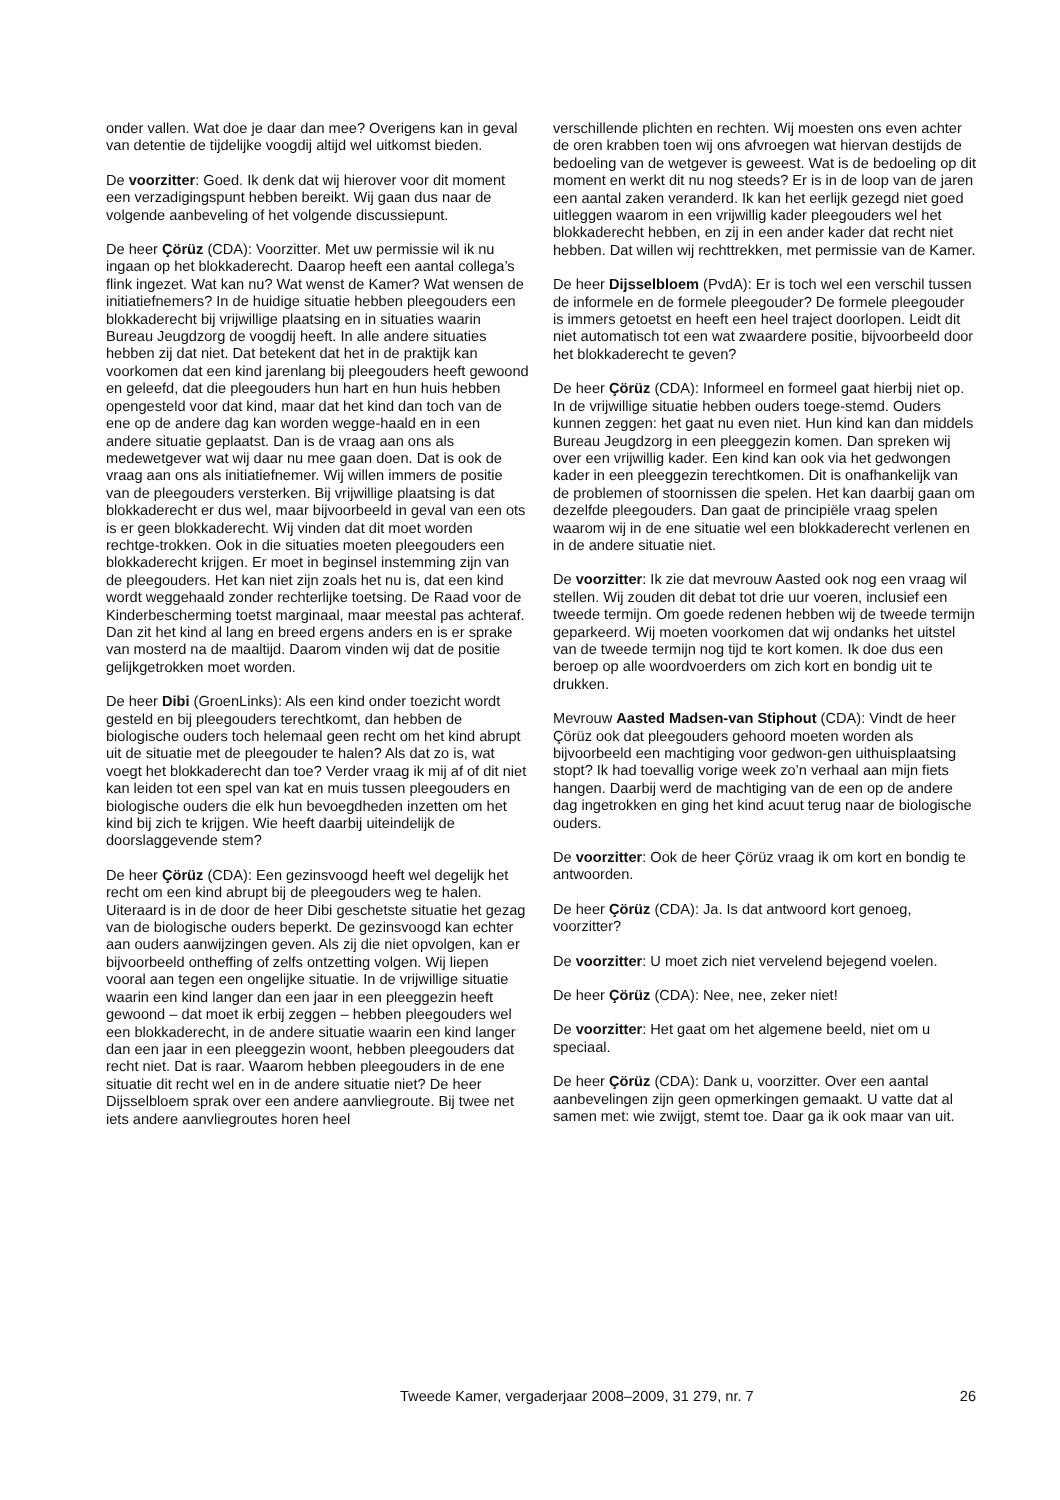onder vallen. Wat doe je daar dan mee? Overigens kan in geval van detentie de tijdelijke voogdij altijd wel uitkomst bieden.
De voorzitter: Goed. Ik denk dat wij hierover voor dit moment een verzadigingspunt hebben bereikt. Wij gaan dus naar de volgende aanbeveling of het volgende discussiepunt.
De heer Çörüz (CDA): Voorzitter. Met uw permissie wil ik nu ingaan op het blokkaderecht. Daarop heeft een aantal collega’s flink ingezet. Wat kan nu? Wat wenst de Kamer? Wat wensen de initiatiefnemers? In de huidige situatie hebben pleegouders een blokkaderecht bij vrijwillige plaatsing en in situaties waarin Bureau Jeugdzorg de voogdij heeft. In alle andere situaties hebben zij dat niet. Dat betekent dat het in de praktijk kan voorkomen dat een kind jarenlang bij pleegouders heeft gewoond en geleefd, dat die pleegouders hun hart en hun huis hebben opengesteld voor dat kind, maar dat het kind dan toch van de ene op de andere dag kan worden wegge-haald en in een andere situatie geplaatst. Dan is de vraag aan ons als medewetgever wat wij daar nu mee gaan doen. Dat is ook de vraag aan ons als initiatiefnemer. Wij willen immers de positie van de pleegouders versterken. Bij vrijwillige plaatsing is dat blokkaderecht er dus wel, maar bijvoorbeeld in geval van een ots is er geen blokkaderecht. Wij vinden dat dit moet worden rechtge-trokken. Ook in die situaties moeten pleegouders een blokkaderecht krijgen. Er moet in beginsel instemming zijn van de pleegouders. Het kan niet zijn zoals het nu is, dat een kind wordt weggehaald zonder rechterlijke toetsing. De Raad voor de Kinderbescherming toetst marginaal, maar meestal pas achteraf. Dan zit het kind al lang en breed ergens anders en is er sprake van mosterd na de maaltijd. Daarom vinden wij dat de positie gelijkgetrokken moet worden.
De heer Dibi (GroenLinks): Als een kind onder toezicht wordt gesteld en bij pleegouders terechtkomt, dan hebben de biologische ouders toch helemaal geen recht om het kind abrupt uit de situatie met de pleegouder te halen? Als dat zo is, wat voegt het blokkaderecht dan toe? Verder vraag ik mij af of dit niet kan leiden tot een spel van kat en muis tussen pleegouders en biologische ouders die elk hun bevoegdheden inzetten om het kind bij zich te krijgen. Wie heeft daarbij uiteindelijk de doorslaggevende stem?
De heer Çörüz (CDA): Een gezinsvoogd heeft wel degelijk het recht om een kind abrupt bij de pleegouders weg te halen. Uiteraard is in de door de heer Dibi geschetste situatie het gezag van de biologische ouders beperkt. De gezinsvoogd kan echter aan ouders aanwijzingen geven. Als zij die niet opvolgen, kan er bijvoorbeeld ontheffing of zelfs ontzetting volgen. Wij liepen vooral aan tegen een ongelijke situatie. In de vrijwillige situatie waarin een kind langer dan een jaar in een pleeggezin heeft gewoond – dat moet ik erbij zeggen – hebben pleegouders wel een blokkaderecht, in de andere situatie waarin een kind langer dan een jaar in een pleeggezin woont, hebben pleegouders dat recht niet. Dat is raar. Waarom hebben pleegouders in de ene situatie dit recht wel en in de andere situatie niet? De heer Dijsselbloem sprak over een andere aanvliegroute. Bij twee net iets andere aanvliegroutes horen heel
verschillende plichten en rechten. Wij moesten ons even achter de oren krabben toen wij ons afvroegen wat hiervan destijds de bedoeling van de wetgever is geweest. Wat is de bedoeling op dit moment en werkt dit nu nog steeds? Er is in de loop van de jaren een aantal zaken veranderd. Ik kan het eerlijk gezegd niet goed uitleggen waarom in een vrijwillig kader pleegouders wel het blokkaderecht hebben, en zij in een ander kader dat recht niet hebben. Dat willen wij rechttrekken, met permissie van de Kamer.
De heer Dijsselbloem (PvdA): Er is toch wel een verschil tussen de informele en de formele pleegouder? De formele pleegouder is immers getoetst en heeft een heel traject doorlopen. Leidt dit niet automatisch tot een wat zwaardere positie, bijvoorbeeld door het blokkaderecht te geven?
De heer Çörüz (CDA): Informeel en formeel gaat hierbij niet op. In de vrijwillige situatie hebben ouders toege-stemd. Ouders kunnen zeggen: het gaat nu even niet. Hun kind kan dan middels Bureau Jeugdzorg in een pleeggezin komen. Dan spreken wij over een vrijwillig kader. Een kind kan ook via het gedwongen kader in een pleeggezin terechtkomen. Dit is onafhankelijk van de problemen of stoornissen die spelen. Het kan daarbij gaan om dezelfde pleegouders. Dan gaat de principiële vraag spelen waarom wij in de ene situatie wel een blokkaderecht verlenen en in de andere situatie niet.
De voorzitter: Ik zie dat mevrouw Aasted ook nog een vraag wil stellen. Wij zouden dit debat tot drie uur voeren, inclusief een tweede termijn. Om goede redenen hebben wij de tweede termijn geparkeerd. Wij moeten voorkomen dat wij ondanks het uitstel van de tweede termijn nog tijd te kort komen. Ik doe dus een beroep op alle woordvoerders om zich kort en bondig uit te drukken.
Mevrouw Aasted Madsen-van Stiphout (CDA): Vindt de heer Çörüz ook dat pleegouders gehoord moeten worden als bijvoorbeeld een machtiging voor gedwon-gen uithuisplaatsing stopt? Ik had toevallig vorige week zo’n verhaal aan mijn fiets hangen. Daarbij werd de machtiging van de een op de andere dag ingetrokken en ging het kind acuut terug naar de biologische ouders.
De voorzitter: Ook de heer Çörüz vraag ik om kort en bondig te antwoorden.
De heer Çörüz (CDA): Ja. Is dat antwoord kort genoeg, voorzitter?
De voorzitter: U moet zich niet vervelend bejegend voelen.
De heer Çörüz (CDA): Nee, nee, zeker niet!
De voorzitter: Het gaat om het algemene beeld, niet om u speciaal.
De heer Çörüz (CDA): Dank u, voorzitter. Over een aantal aanbevelingen zijn geen opmerkingen gemaakt. U vatte dat al samen met: wie zwijgt, stemt toe. Daar ga ik ook maar van uit.
Tweede Kamer, vergaderjaar 2008–2009, 31 279, nr. 7 26